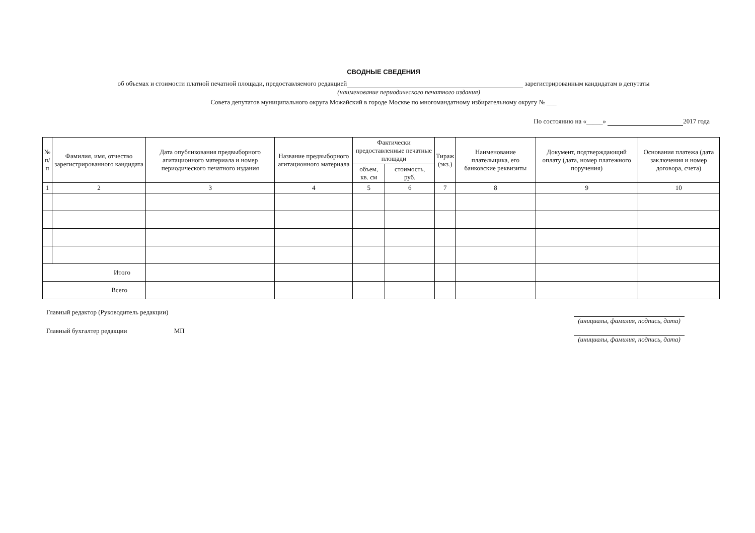СВОДНЫЕ СВЕДЕНИЯ
об объемах и стоимости платной печатной площади, предоставляемого редакцией зарегистрированным кандидатам в депутаты
(наименование периодического печатного издания)
Совета депутатов муниципального округа Можайский в городе Москве по многомандатному избирательному округу № ___
По состоянию на «_____» 2017 года
| № п/п | Фамилия, имя, отчество зарегистрированного кандидата | Дата опубликования предвыборного агитационного материала и номер периодического печатного издания | Название предвыборного агитационного материала | Фактически предоставленные печатные площади | | Тираж (экз.) | Наименование плательщика, его банковские реквизиты | Документ, подтверждающий оплату (дата, номер платежного поручения) | Основания платежа (дата заключения и номер договора, счета) |
| --- | --- | --- | --- | --- | --- | --- | --- | --- | --- |
| | | | | объем, кв. см | стоимость, руб. | | | | |
| 1 | 2 | 3 | 4 | 5 | 6 | 7 | 8 | 9 | 10 |
| Итого | | | | | | | | | |
| Всего | | | | | | | | | |
Главный редактор (Руководитель редакции)
(инициалы, фамилия, подпись, дата)
Главный бухгалтер редакции МП
(инициалы, фамилия, подпись, дата)